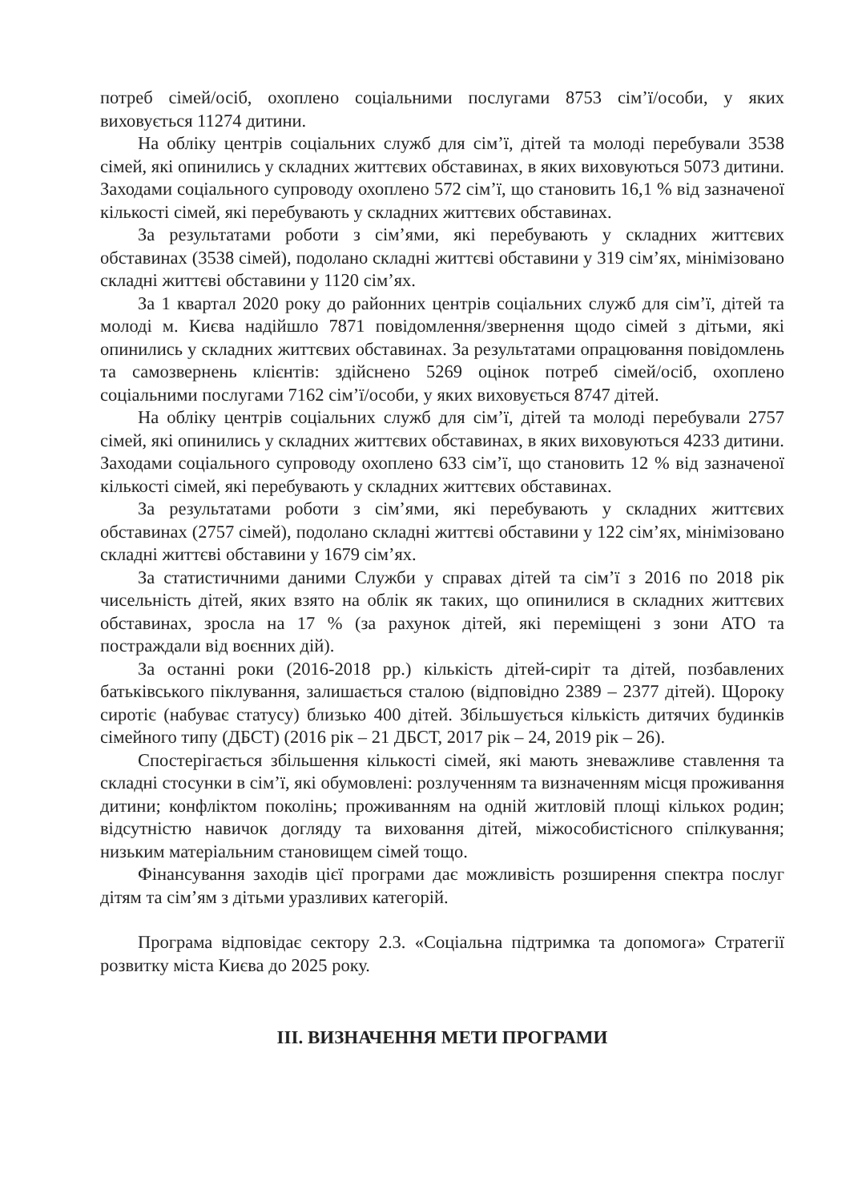потреб сімей/осіб, охоплено соціальними послугами 8753 сім’ї/особи, у яких виховується 11274 дитини.
На обліку центрів соціальних служб для сім’ї, дітей та молоді перебували 3538 сімей, які опинились у складних життєвих обставинах, в яких виховуються 5073 дитини. Заходами соціального супроводу охоплено 572 сім’ї, що становить 16,1 % від зазначеної кількості сімей, які перебувають у складних життєвих обставинах.
За результатами роботи з сім’ями, які перебувають у складних життєвих обставинах (3538 сімей), подолано складні життєві обставини у 319 сім’ях, мінімізовано складні життєві обставини у 1120 сім’ях.
За 1 квартал 2020 року до районних центрів соціальних служб для сім’ї, дітей та молоді м. Києва надійшло 7871 повідомлення/звернення щодо сімей з дітьми, які опинились у складних життєвих обставинах. За результатами опрацювання повідомлень та самозвернень клієнтів: здійснено 5269 оцінок потреб сімей/осіб, охоплено соціальними послугами 7162 сім’ї/особи, у яких виховується 8747 дітей.
На обліку центрів соціальних служб для сім’ї, дітей та молоді перебували 2757 сімей, які опинились у складних життєвих обставинах, в яких виховуються 4233 дитини. Заходами соціального супроводу охоплено 633 сім’ї, що становить 12 % від зазначеної кількості сімей, які перебувають у складних життєвих обставинах.
За результатами роботи з сім’ями, які перебувають у складних життєвих обставинах (2757 сімей), подолано складні життєві обставини у 122 сім’ях, мінімізовано складні життєві обставини у 1679 сім’ях.
За статистичними даними Служби у справах дітей та сім’ї з 2016 по 2018 рік чисельність дітей, яких взято на облік як таких, що опинилися в складних життєвих обставинах, зросла на 17 % (за рахунок дітей, які переміщені з зони АТО та постраждали від воєнних дій).
За останні роки (2016-2018 рр.) кількість дітей-сиріт та дітей, позбавлених батьківського піклування, залишається сталою (відповідно 2389 – 2377 дітей). Щороку сиротіє (набуває статусу) близько 400 дітей. Збільшується кількість дитячих будинків сімейного типу (ДБСТ) (2016 рік – 21 ДБСТ, 2017 рік – 24, 2019 рік – 26).
Спостерігається збільшення кількості сімей, які мають зневажливе ставлення та складні стосунки в сім’ї, які обумовлені: розлученням та визначенням місця проживання дитини; конфліктом поколінь; проживанням на одній житловій площі кількох родин; відсутністю навичок догляду та виховання дітей, міжособистісного спілкування; низьким матеріальним становищем сімей тощо.
Фінансування заходів цієї програми дає можливість розширення спектра послуг дітям та сім’ям з дітьми уразливих категорій.
Програма відповідає сектору 2.3. «Соціальна підтримка та допомога» Стратегії розвитку міста Києва до 2025 року.
ІІІ. ВИЗНАЧЕННЯ МЕТИ ПРОГРАМИ